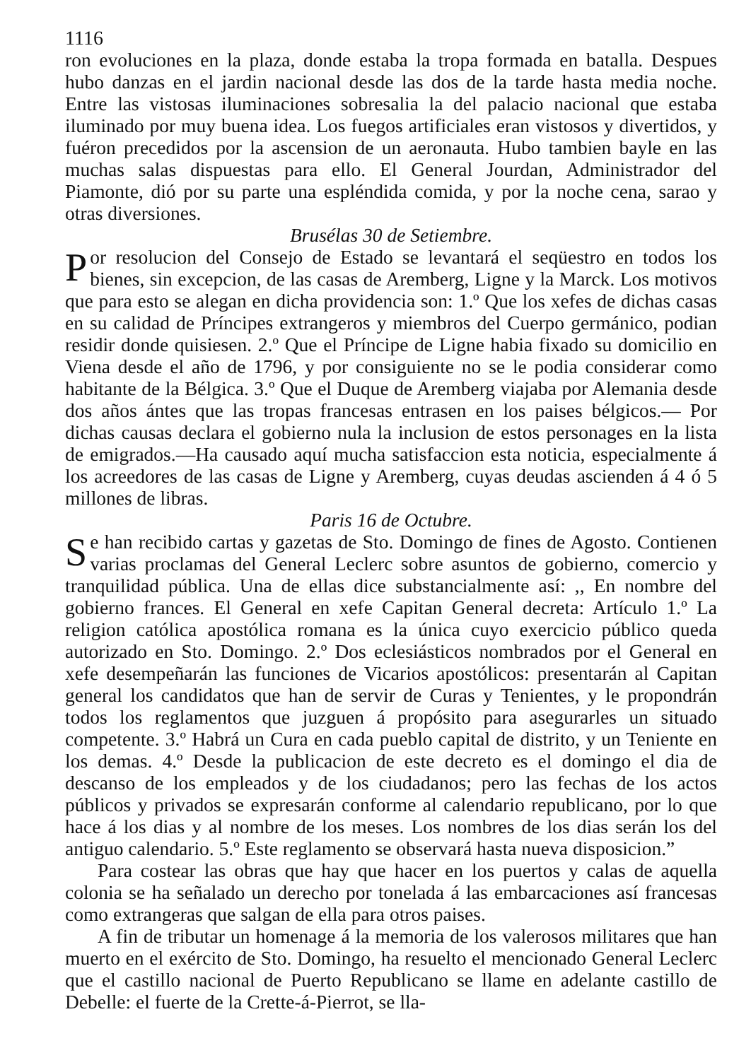1116
ron evoluciones en la plaza, donde estaba la tropa formada en batalla. Despues hubo danzas en el jardin nacional desde las dos de la tarde hasta media noche. Entre las vistosas iluminaciones sobresalia la del palacio nacional que estaba iluminado por muy buena idea. Los fuegos artificiales eran vistosos y divertidos, y fuéron precedidos por la ascension de un aeronauta. Hubo tambien bayle en las muchas salas dispuestas para ello. El General Jourdan, Administrador del Piamonte, dió por su parte una espléndida comida, y por la noche cena, sarao y otras diversiones.
Brusélas 30 de Setiembre.
Por resolucion del Consejo de Estado se levantará el seqüestro en todos los bienes, sin excepcion, de las casas de Aremberg, Ligne y la Marck. Los motivos que para esto se alegan en dicha providencia son: 1.º Que los xefes de dichas casas en su calidad de Príncipes extrangeros y miembros del Cuerpo germánico, podian residir donde quisiesen. 2.º Que el Príncipe de Ligne habia fixado su domicilio en Viena desde el año de 1796, y por consiguiente no se le podia considerar como habitante de la Bélgica. 3.º Que el Duque de Aremberg viajaba por Alemania desde dos años ántes que las tropas francesas entrasen en los paises bélgicos.— Por dichas causas declara el gobierno nula la inclusion de estos personages en la lista de emigrados.—Ha causado aquí mucha satisfaccion esta noticia, especialmente á los acreedores de las casas de Ligne y Aremberg, cuyas deudas ascienden á 4 ó 5 millones de libras.
Paris 16 de Octubre.
Se han recibido cartas y gazetas de Sto. Domingo de fines de Agosto. Contienen varias proclamas del General Leclerc sobre asuntos de gobierno, comercio y tranquilidad pública. Una de ellas dice substancialmente así: ,, En nombre del gobierno frances. El General en xefe Capitan General decreta: Artículo 1.º La religion católica apostólica romana es la única cuyo exercicio público queda autorizado en Sto. Domingo. 2.º Dos eclesiásticos nombrados por el General en xefe desempeñarán las funciones de Vicarios apostólicos: presentarán al Capitan general los candidatos que han de servir de Curas y Tenientes, y le propondrán todos los reglamentos que juzguen á propósito para asegurarles un situado competente. 3.º Habrá un Cura en cada pueblo capital de distrito, y un Teniente en los demas. 4.º Desde la publicacion de este decreto es el domingo el dia de descanso de los empleados y de los ciudadanos; pero las fechas de los actos públicos y privados se expresarán conforme al calendario republicano, por lo que hace á los dias y al nombre de los meses. Los nombres de los dias serán los del antiguo calendario. 5.º Este reglamento se observará hasta nueva disposicion.”
Para costear las obras que hay que hacer en los puertos y calas de aquella colonia se ha señalado un derecho por tonelada á las embarcaciones así francesas como extrangeras que salgan de ella para otros paises.
A fin de tributar un homenage á la memoria de los valerosos militares que han muerto en el exército de Sto. Domingo, ha resuelto el mencionado General Leclerc que el castillo nacional de Puerto Republicano se llame en adelante castillo de Debelle: el fuerte de la Crette-á-Pierrot, se lla-